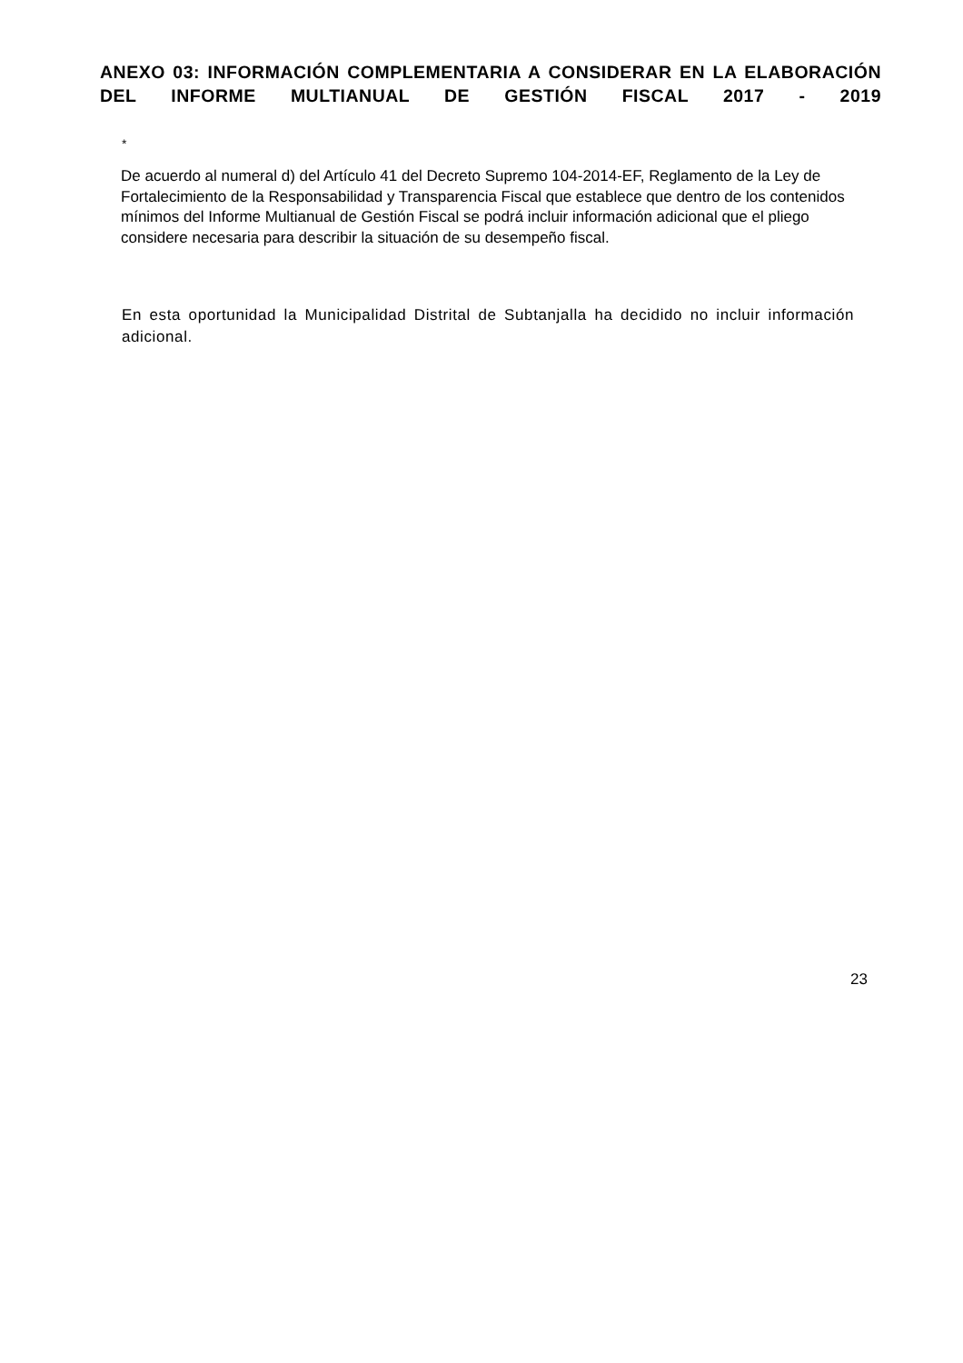ANEXO 03: INFORMACIÓN COMPLEMENTARIA A CONSIDERAR EN LA ELABORACIÓN DEL INFORME MULTIANUAL DE GESTIÓN FISCAL 2017 - 2019
*
De acuerdo al numeral d) del Artículo 41 del Decreto Supremo 104-2014-EF, Reglamento de la Ley de Fortalecimiento de la Responsabilidad y Transparencia Fiscal que establece que dentro de los contenidos mínimos del Informe Multianual de Gestión Fiscal se podrá incluir información adicional que el pliego considere necesaria para describir la situación de su desempeño fiscal.
En esta oportunidad la Municipalidad Distrital de Subtanjalla ha decidido no incluir información adicional.
23